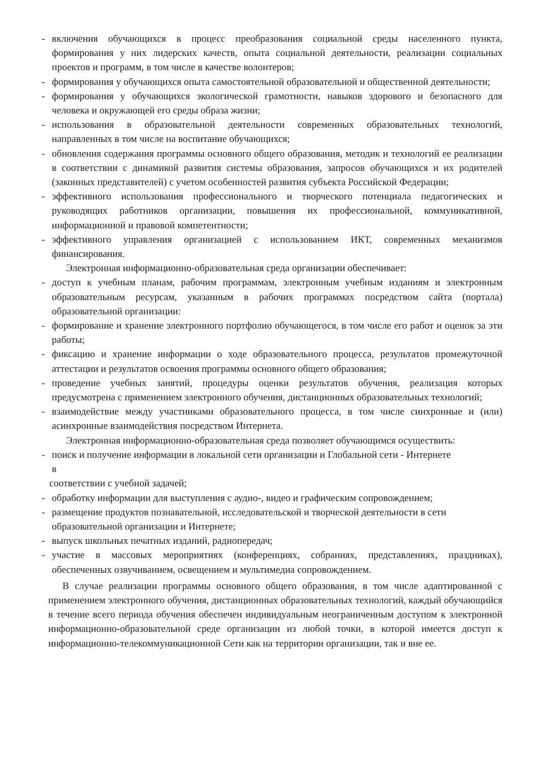- включения обучающихся в процесс преобразования социальной среды населенного пункта, формирования у них лидерских качеств, опыта социальной деятельности, реализации социальных проектов и программ, в том числе в качестве волонтеров;
- формирования у обучающихся опыта самостоятельной образовательной и общественной деятельности;
- формирования у обучающихся экологической грамотности, навыков здорового и безопасного для человека и окружающей его среды образа жизни;
- использования в образовательной деятельности современных образовательных технологий, направленных в том числе на воспитание обучающихся;
- обновления содержания программы основного общего образования, методик и технологий ее реализации в соответствии с динамикой развития системы образования, запросов обучающихся и их родителей (законных представителей) с учетом особенностей развития субъекта Российской Федерации;
- эффективного использования профессионального и творческого потенциала педагогических и руководящих работников организации, повышения их профессиональной, коммуникативной, информационной и правовой компетентности;
- эффективного управления организацией с использованием ИКТ, современных механизмов финансирования.
Электронная информационно-образовательная среда организации обеспечивает:
- доступ к учебным планам, рабочим программам, электронным учебным изданиям и электронным образовательным ресурсам, указанным в рабочих программах посредством сайта (портала) образовательной организации:
- формирование и хранение электронного портфолио обучающегося, в том числе его работ и оценок за эти работы;
- фиксацию и хранение информации о ходе образовательного процесса, результатов промежуточной аттестации и результатов освоения программы основного общего образования;
- проведение учебных занятий, процедуры оценки результатов обучения, реализация которых предусмотрена с применением электронного обучения, дистанционных образовательных технологий;
- взаимодействие между участниками образовательного процесса, в том числе синхронные и (или) асинхронные взаимодействия посредством Интернета.
Электронная информационно-образовательная среда позволяет обучающимся осуществить:
- поиск и получение информации в локальной сети организации и Глобальной сети - Интернете
в
соответствии с учебной задачей;
- обработку информации для выступления с аудио-, видео и графическим сопровождением;
- размещение продуктов познавательной, исследовательской и творческой деятельности в сети образовательной организации и Интернете;
- выпуск школьных печатных изданий, радиопередач;
- участие в массовых мероприятиях (конференциях, собраниях, представлениях, праздниках), обеспеченных озвучиванием, освещением и мультимедиа сопровождением.
В случае реализации программы основного общего образования, в том числе адаптированной с применением электронного обучения, дистанционных образовательных технологий, каждый обучающийся в течение всего периода обучения обеспечен индивидуальным неограниченным доступом к электронной информационно-образовательной среде организации из любой точки, в которой имеется доступ к информационно-телекоммуникационной Сети как на территории организации, так и вне ее.